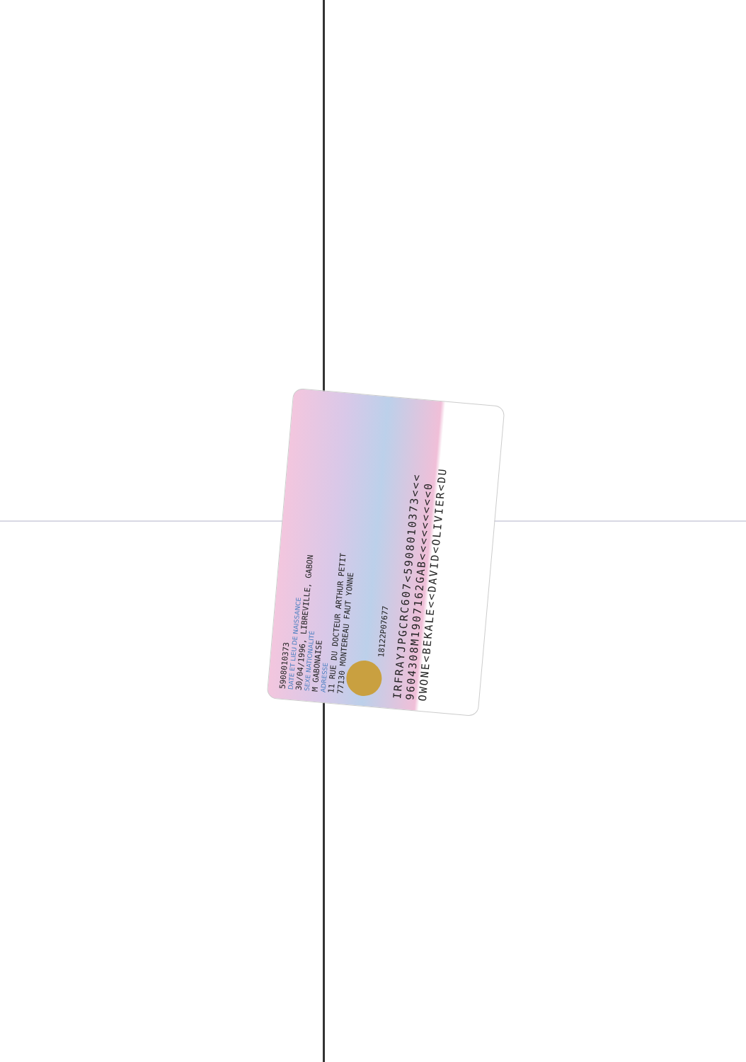5908010373
DATE ET LIEU DE NAISSANCE
30/04/1996, LIBREVILLE, GABON
SEXE NATIONALITÉ
M GABONAISE
ADRESSE
11 RUE DU DOCTEUR ARTHUR PETIT
77130 MONTEREAU FAUT YONNE
18122P07677
IRFRAYJPGCRC607<5908010373<<<
9604308M1907162GAB<<<<<<<<<0
OWONE<BEKALE<<DAVID<OLIVIER<DU